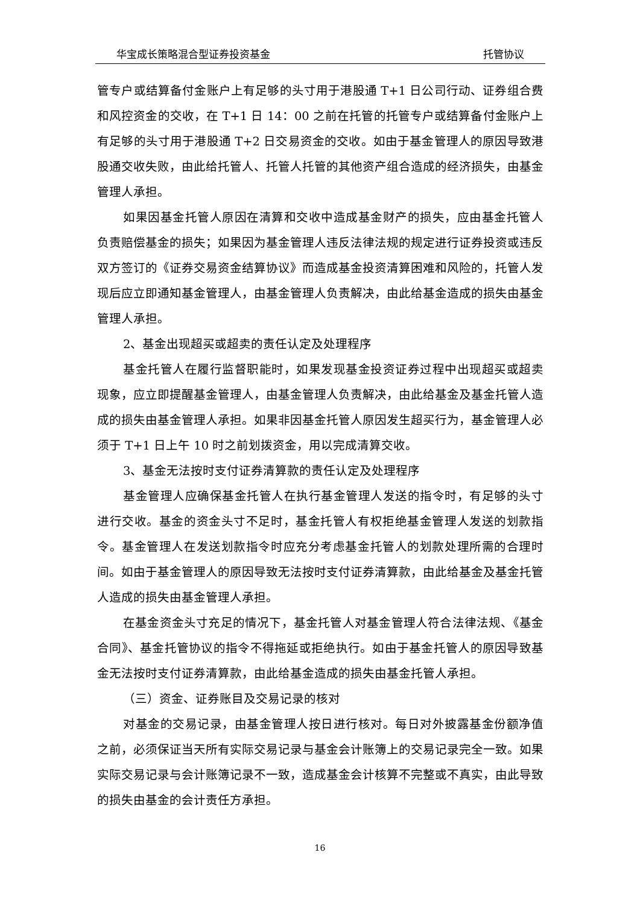华宝成长策略混合型证券投资基金 托管协议
管专户或结算备付金账户上有足够的头寸用于港股通 T+1 日公司行动、证券组合费和风控资金的交收，在 T+1 日 14：00 之前在托管的托管专户或结算备付金账户上有足够的头寸用于港股通 T+2 日交易资金的交收。如由于基金管理人的原因导致港股通交收失败，由此给托管人、托管人托管的其他资产组合造成的经济损失，由基金管理人承担。
如果因基金托管人原因在清算和交收中造成基金财产的损失，应由基金托管人负责赔偿基金的损失；如果因为基金管理人违反法律法规的规定进行证券投资或违反双方签订的《证券交易资金结算协议》而造成基金投资清算困难和风险的，托管人发现后应立即通知基金管理人，由基金管理人负责解决，由此给基金造成的损失由基金管理人承担。
2、基金出现超买或超卖的责任认定及处理程序
基金托管人在履行监督职能时，如果发现基金投资证券过程中出现超买或超卖现象，应立即提醒基金管理人，由基金管理人负责解决，由此给基金及基金托管人造成的损失由基金管理人承担。如果非因基金托管人原因发生超买行为，基金管理人必须于 T+1 日上午 10 时之前划拨资金，用以完成清算交收。
3、基金无法按时支付证券清算款的责任认定及处理程序
基金管理人应确保基金托管人在执行基金管理人发送的指令时，有足够的头寸进行交收。基金的资金头寸不足时，基金托管人有权拒绝基金管理人发送的划款指令。基金管理人在发送划款指令时应充分考虑基金托管人的划款处理所需的合理时间。如由于基金管理人的原因导致无法按时支付证券清算款，由此给基金及基金托管人造成的损失由基金管理人承担。
在基金资金头寸充足的情况下，基金托管人对基金管理人符合法律法规、《基金合同》、基金托管协议的指令不得拖延或拒绝执行。如由于基金托管人的原因导致基金无法按时支付证券清算款，由此给基金造成的损失由基金托管人承担。
（三）资金、证券账目及交易记录的核对
对基金的交易记录，由基金管理人按日进行核对。每日对外披露基金份额净值之前，必须保证当天所有实际交易记录与基金会计账簿上的交易记录完全一致。如果实际交易记录与会计账簿记录不一致，造成基金会计核算不完整或不真实，由此导致的损失由基金的会计责任方承担。
16